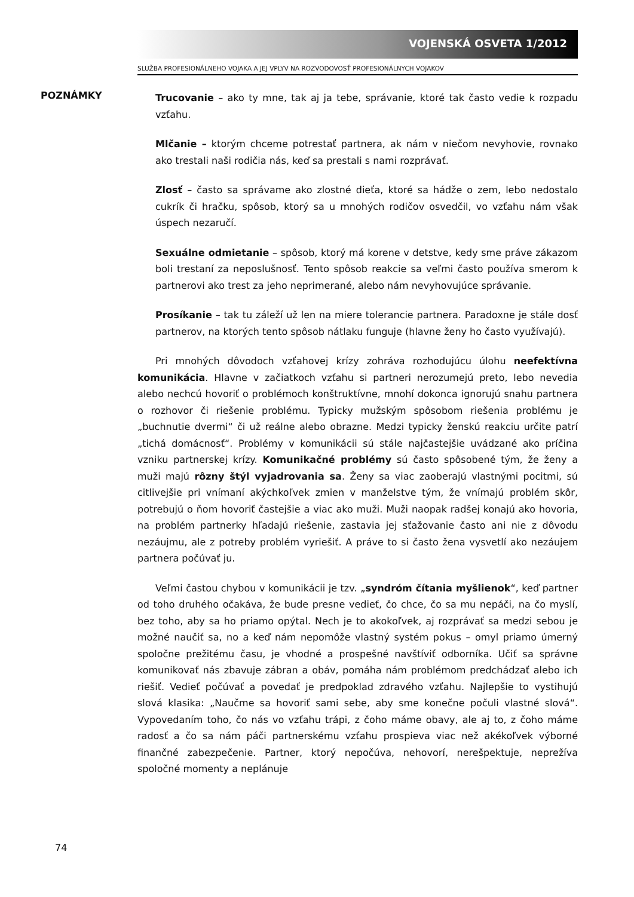VOJENSKÁ OSVETA 1/2012
SLUŽBA PROFESIONÁLNEHO VOJAKA A JEJ VPLYV NA ROZVODOVOSŤ PROFESIONÁLNYCH VOJAKOV
POZNÁMKY
Trucovanie – ako ty mne, tak aj ja tebe, správanie, ktoré tak často vedie k rozpadu vzťahu.
Mlčanie – ktorým chceme potrestať partnera, ak nám v niečom nevyhovie, rovnako ako trestali naši rodičia nás, keď sa prestali s nami rozprávať.
Zlosť – často sa správame ako zlostné dieťa, ktoré sa hádže o zem, lebo nedostalo cukrík či hračku, spôsob, ktorý sa u mnohých rodičov osvedčil, vo vzťahu nám však úspech nezaručí.
Sexuálne odmietanie – spôsob, ktorý má korene v detstve, kedy sme práve zákazom boli trestaní za neposlušnosť. Tento spôsob reakcie sa veľmi často používa smerom k partnerovi ako trest za jeho neprimerané, alebo nám nevyhovujúce správanie.
Prosíkanie – tak tu záleží už len na miere tolerancie partnera. Paradoxne je stále dosť partnerov, na ktorých tento spôsob nátlaku funguje (hlavne ženy ho často využívajú).
Pri mnohých dôvodoch vzťahovej krízy zohráva rozhodujúcu úlohu neefektívna komunikácia. Hlavne v začiatkoch vzťahu si partneri nerozumejú preto, lebo nevedia alebo nechcú hovoriť o problémoch konštruktívne, mnohí dokonca ignorujú snahu partnera o rozhovor či riešenie problému. Typicky mužským spôsobom riešenia problému je „buchnutie dvermi“ či už reálne alebo obrazne. Medzi typicky ženskú reakciu určite patrí „tichá domácnosť“. Problémy v komunikácii sú stále najčastejšie uvádzané ako príčina vzniku partnerskej krízy. Komunikačné problémy sú často spôsobené tým, že ženy a muži majú rôzny štýl vyjadrovania sa. Ženy sa viac zaoberajú vlastnými pocitmi, sú citlivejšie pri vnímaní akýchkoľvek zmien v manželstve tým, že vnímajú problém skôr, potrebujú o ňom hovoriť častejšie a viac ako muži. Muži naopak radšej konajú ako hovoria, na problém partnerky hľadajú riešenie, zastavia jej sťažovanie často ani nie z dôvodu nezáujmu, ale z potreby problém vyriešiť. A práve to si často žena vysvetlí ako nezáujem partnera počúvať ju.
Veľmi častou chybou v komunikácii je tzv. „syndróm čítania myšlienok“, keď partner od toho druhého očakáva, že bude presne vedieť, čo chce, čo sa mu nepáči, na čo myslí, bez toho, aby sa ho priamo opýtal. Nech je to akokoľvek, aj rozprávať sa medzi sebou je možné naučiť sa, no a keď nám nepomôže vlastný systém pokus – omyl priamo úmerný spoločne prežitému času, je vhodné a prospešné navštíviť odborníka. Učiť sa správne komunikovať nás zbavuje zábran a obáv, pomáha nám problémom predchádzať alebo ich riešiť. Vedieť počúvať a povedať je predpoklad zdravého vzťahu. Najlepšie to vystihujú slová klasika: „Naučme sa hovoriť sami sebe, aby sme konečne počuli vlastné slová“. Vypovedaním toho, čo nás vo vzťahu trápi, z čoho máme obavy, ale aj to, z čoho máme radosť a čo sa nám páči partnerskému vzťahu prospieva viac než akékoľvek výborné finančné zabezpečenie. Partner, ktorý nepočúva, nehovorí, nerešpektuje, neprežíva spoločné momenty a neplánuje
74